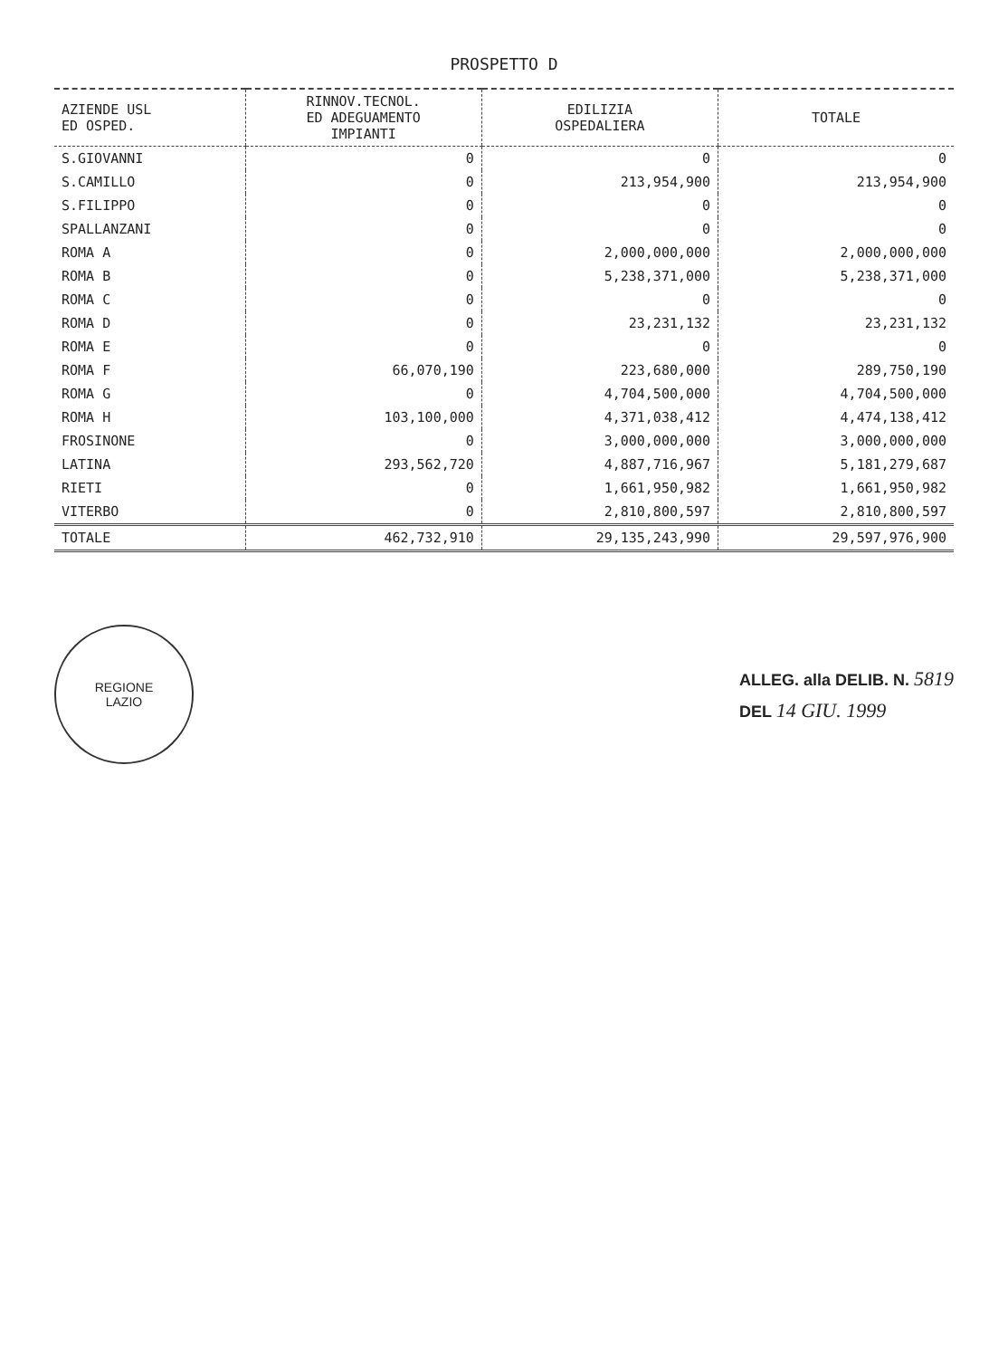PROSPETTO D
| AZIENDE USL ED OSPED. | RINNOV.TECNOL. ED ADEGUAMENTO IMPIANTI | EDILIZIA OSPEDALIERA | TOTALE |
| --- | --- | --- | --- |
| S.GIOVANNI | 0 | 0 | 0 |
| S.CAMILLO | 0 | 213,954,900 | 213,954,900 |
| S.FILIPPO | 0 | 0 | 0 |
| SPALLANZANI | 0 | 0 | 0 |
| ROMA A | 0 | 2,000,000,000 | 2,000,000,000 |
| ROMA B | 0 | 5,238,371,000 | 5,238,371,000 |
| ROMA C | 0 | 0 | 0 |
| ROMA D | 0 | 23,231,132 | 23,231,132 |
| ROMA E | 0 | 0 | 0 |
| ROMA F | 66,070,190 | 223,680,000 | 289,750,190 |
| ROMA G | 0 | 4,704,500,000 | 4,704,500,000 |
| ROMA H | 103,100,000 | 4,371,038,412 | 4,474,138,412 |
| FROSINONE | 0 | 3,000,000,000 | 3,000,000,000 |
| LATINA | 293,562,720 | 4,887,716,967 | 5,181,279,687 |
| RIETI | 0 | 1,661,950,982 | 1,661,950,982 |
| VITERBO | 0 | 2,810,800,597 | 2,810,800,597 |
| TOTALE | 462,732,910 | 29,135,243,990 | 29,597,976,900 |
REGIONE
LAZIO
ALLEG. alla DELIB. N. 5819
DEL 14 GIU. 1999